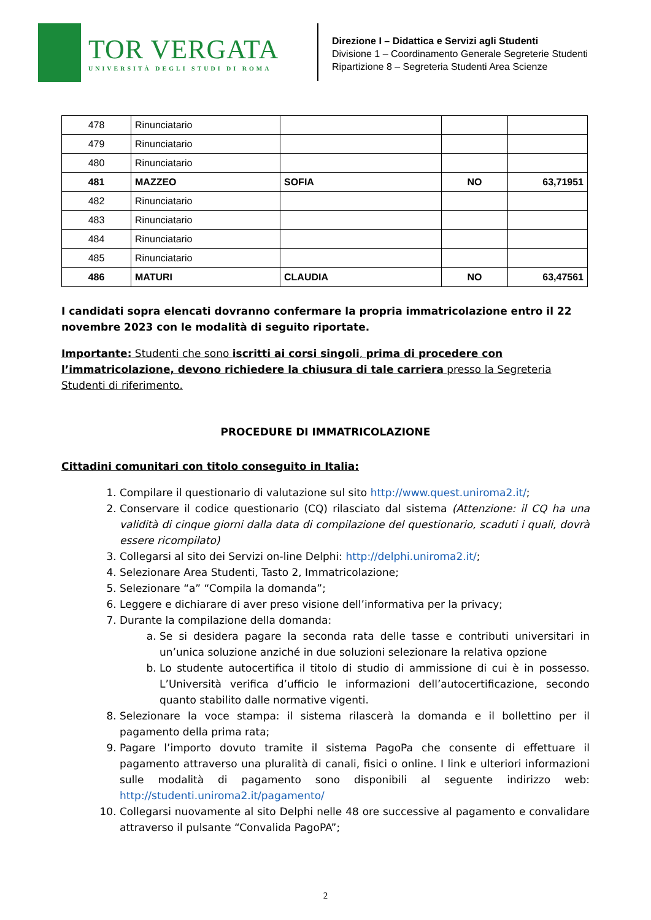TOR VERGATA
UNIVERSITÀ DEGLI STUDI DI ROMA
Direzione I – Didattica e Servizi agli Studenti
Divisione 1 – Coordinamento Generale Segreterie Studenti
Ripartizione 8 – Segreteria Studenti Area Scienze
| 478 | Rinunciatario | | | |
| 479 | Rinunciatario | | | |
| 480 | Rinunciatario | | | |
| 481 | MAZZEO | SOFIA | NO | 63,71951 |
| 482 | Rinunciatario | | | |
| 483 | Rinunciatario | | | |
| 484 | Rinunciatario | | | |
| 485 | Rinunciatario | | | |
| 486 | MATURI | CLAUDIA | NO | 63,47561 |
I candidati sopra elencati dovranno confermare la propria immatricolazione entro il 22 novembre 2023 con le modalità di seguito riportate.
Importante: Studenti che sono iscritti ai corsi singoli, prima di procedere con l’immatricolazione, devono richiedere la chiusura di tale carriera presso la Segreteria Studenti di riferimento.
PROCEDURE DI IMMATRICOLAZIONE
Cittadini comunitari con titolo conseguito in Italia:
1. Compilare il questionario di valutazione sul sito http://www.quest.uniroma2.it/;
2. Conservare il codice questionario (CQ) rilasciato dal sistema (Attenzione: il CQ ha una validità di cinque giorni dalla data di compilazione del questionario, scaduti i quali, dovrà essere ricompilato)
3. Collegarsi al sito dei Servizi on-line Delphi: http://delphi.uniroma2.it/;
4. Selezionare Area Studenti, Tasto 2, Immatricolazione;
5. Selezionare “a” “Compila la domanda”;
6. Leggere e dichiarare di aver preso visione dell’informativa per la privacy;
7. Durante la compilazione della domanda:
a. Se si desidera pagare la seconda rata delle tasse e contributi universitari in un’unica soluzione anziché in due soluzioni selezionare la relativa opzione
b. Lo studente autocertifica il titolo di studio di ammissione di cui è in possesso. L’Università verifica d’ufficio le informazioni dell’autocertificazione, secondo quanto stabilito dalle normative vigenti.
8. Selezionare la voce stampa: il sistema rilascerà la domanda e il bollettino per il pagamento della prima rata;
9. Pagare l’importo dovuto tramite il sistema PagoPa che consente di effettuare il pagamento attraverso una pluralità di canali, fisici o online. I link e ulteriori informazioni sulle modalità di pagamento sono disponibili al seguente indirizzo web: http://studenti.uniroma2.it/pagamento/
10. Collegarsi nuovamente al sito Delphi nelle 48 ore successive al pagamento e convalidare attraverso il pulsante “Convalida PagoPA”;
2